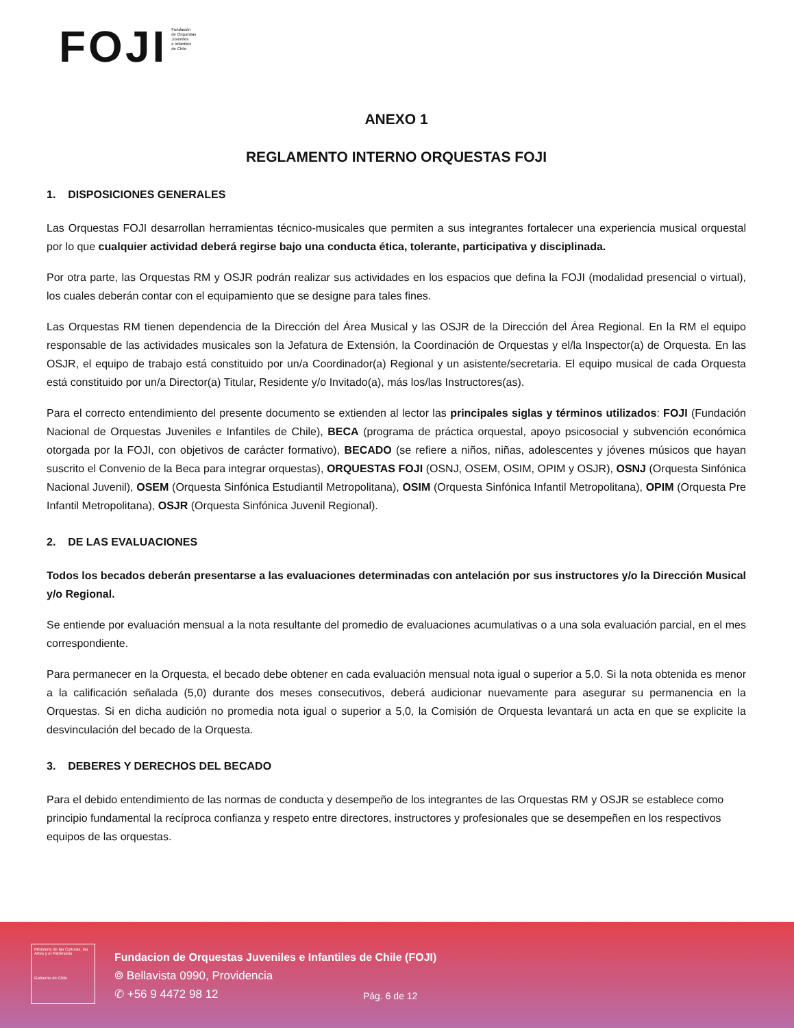FOJI
Fundación
de Orquestas
Juveniles
e Infantiles
de Chile
ANEXO 1
REGLAMENTO INTERNO ORQUESTAS FOJI
1. DISPOSICIONES GENERALES
Las Orquestas FOJI desarrollan herramientas técnico-musicales que permiten a sus integrantes fortalecer una experiencia musical orquestal por lo que cualquier actividad deberá regirse bajo una conducta ética, tolerante, participativa y disciplinada.
Por otra parte, las Orquestas RM y OSJR podrán realizar sus actividades en los espacios que defina la FOJI (modalidad presencial o virtual), los cuales deberán contar con el equipamiento que se designe para tales fines.
Las Orquestas RM tienen dependencia de la Dirección del Área Musical y las OSJR de la Dirección del Área Regional. En la RM el equipo responsable de las actividades musicales son la Jefatura de Extensión, la Coordinación de Orquestas y el/la Inspector(a) de Orquesta. En las OSJR, el equipo de trabajo está constituido por un/a Coordinador(a) Regional y un asistente/secretaria. El equipo musical de cada Orquesta está constituido por un/a Director(a) Titular, Residente y/o Invitado(a), más los/las Instructores(as).
Para el correcto entendimiento del presente documento se extienden al lector las principales siglas y términos utilizados: FOJI (Fundación Nacional de Orquestas Juveniles e Infantiles de Chile), BECA (programa de práctica orquestal, apoyo psicosocial y subvención económica otorgada por la FOJI, con objetivos de carácter formativo), BECADO (se refiere a niños, niñas, adolescentes y jóvenes músicos que hayan suscrito el Convenio de la Beca para integrar orquestas), ORQUESTAS FOJI (OSNJ, OSEM, OSIM, OPIM y OSJR), OSNJ (Orquesta Sinfónica Nacional Juvenil), OSEM (Orquesta Sinfónica Estudiantil Metropolitana), OSIM (Orquesta Sinfónica Infantil Metropolitana), OPIM (Orquesta Pre Infantil Metropolitana), OSJR (Orquesta Sinfónica Juvenil Regional).
2. DE LAS EVALUACIONES
Todos los becados deberán presentarse a las evaluaciones determinadas con antelación por sus instructores y/o la Dirección Musical y/o Regional.
Se entiende por evaluación mensual a la nota resultante del promedio de evaluaciones acumulativas o a una sola evaluación parcial, en el mes correspondiente.
Para permanecer en la Orquesta, el becado debe obtener en cada evaluación mensual nota igual o superior a 5,0. Si la nota obtenida es menor a la calificación señalada (5,0) durante dos meses consecutivos, deberá audicionar nuevamente para asegurar su permanencia en la Orquestas. Si en dicha audición no promedia nota igual o superior a 5,0, la Comisión de Orquesta levantará un acta en que se explicite la desvinculación del becado de la Orquesta.
3. DEBERES Y DERECHOS DEL BECADO
Para el debido entendimiento de las normas de conducta y desempeño de los integrantes de las Orquestas RM y OSJR se establece como principio fundamental la recíproca confianza y respeto entre directores, instructores y profesionales que se desempeñen en los respectivos equipos de las orquestas.
Ministerio de las Culturas, las Artes y el Patrimonio
Gobierno de Chile
Fundacion de Orquestas Juveniles e Infantiles de Chile (FOJI)
⌾ Bellavista 0990, Providencia
✆ +56 9 4472 98 12
Pág. 6 de 12